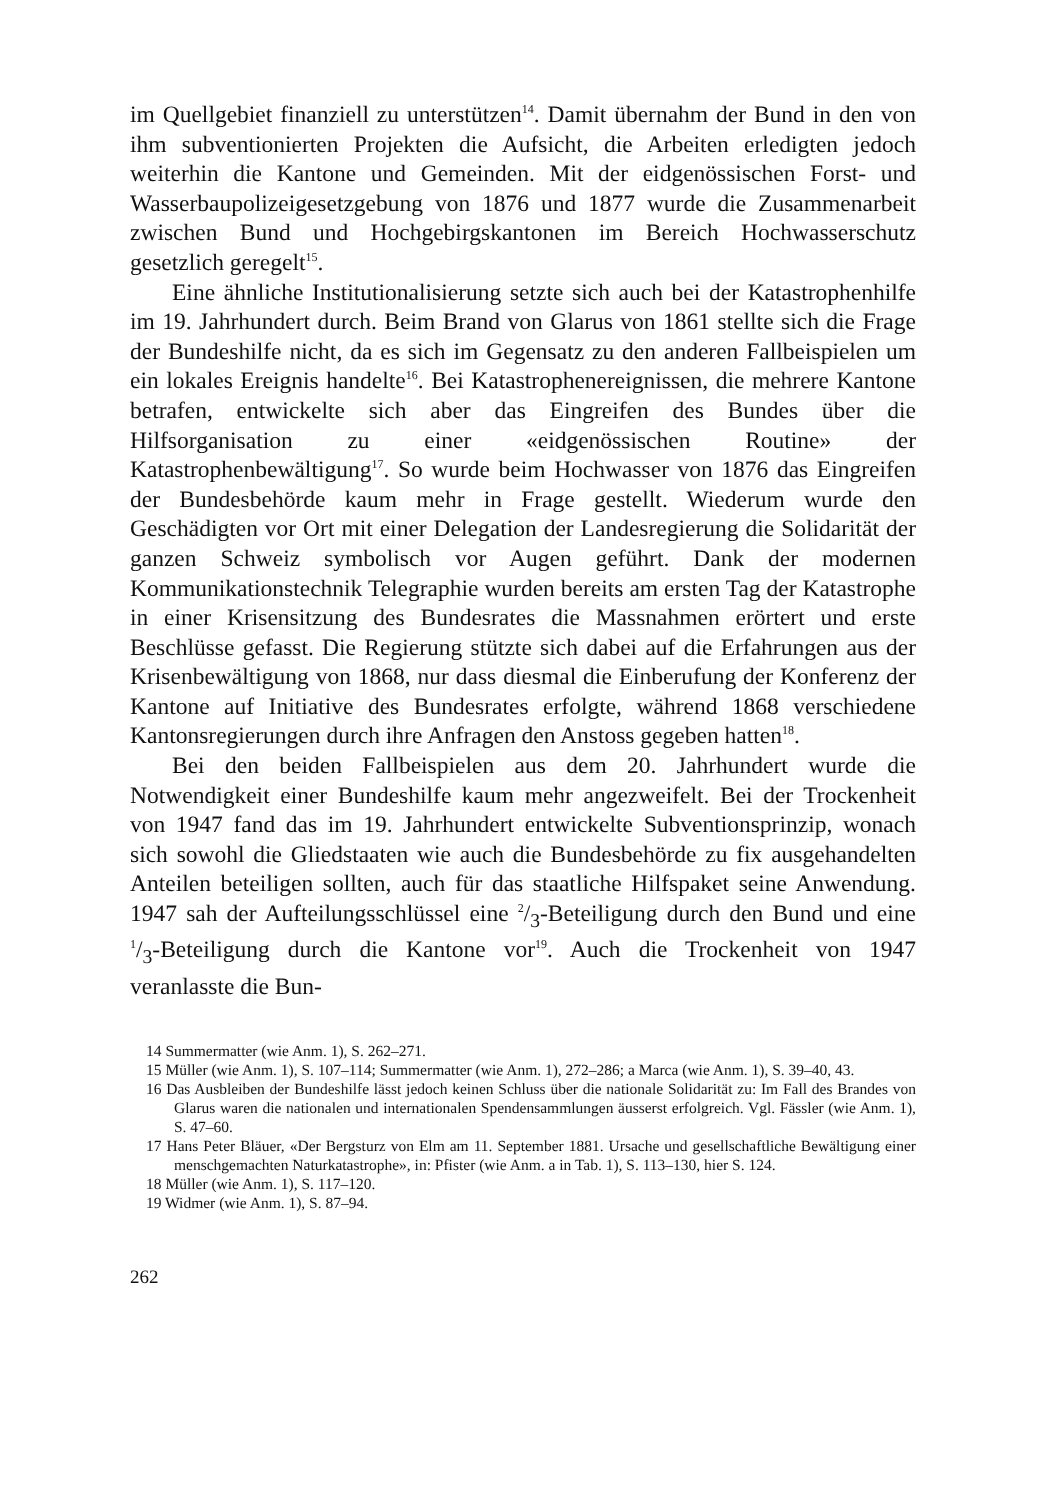im Quellgebiet finanziell zu unterstützen<sup>14</sup>. Damit übernahm der Bund in den von ihm subventionierten Projekten die Aufsicht, die Arbeiten erledigten jedoch weiterhin die Kantone und Gemeinden. Mit der eidgenössischen Forst- und Wasserbaupolizeigesetzgebung von 1876 und 1877 wurde die Zusammenarbeit zwischen Bund und Hochgebirgskantonen im Bereich Hochwasserschutz gesetzlich geregelt<sup>15</sup>.
Eine ähnliche Institutionalisierung setzte sich auch bei der Katastrophenhilfe im 19. Jahrhundert durch. Beim Brand von Glarus von 1861 stellte sich die Frage der Bundeshilfe nicht, da es sich im Gegensatz zu den anderen Fallbeispielen um ein lokales Ereignis handelte<sup>16</sup>. Bei Katastrophenereignissen, die mehrere Kantone betrafen, entwickelte sich aber das Eingreifen des Bundes über die Hilfsorganisation zu einer «eidgenössischen Routine» der Katastrophenbewältigung<sup>17</sup>. So wurde beim Hochwasser von 1876 das Eingreifen der Bundesbehörde kaum mehr in Frage gestellt. Wiederum wurde den Geschädigten vor Ort mit einer Delegation der Landesregierung die Solidarität der ganzen Schweiz symbolisch vor Augen geführt. Dank der modernen Kommunikationstechnik Telegraphie wurden bereits am ersten Tag der Katastrophe in einer Krisensitzung des Bundesrates die Massnahmen erörtert und erste Beschlüsse gefasst. Die Regierung stützte sich dabei auf die Erfahrungen aus der Krisenbewältigung von 1868, nur dass diesmal die Einberufung der Konferenz der Kantone auf Initiative des Bundesrates erfolgte, während 1868 verschiedene Kantonsregierungen durch ihre Anfragen den Anstoss gegeben hatten<sup>18</sup>.
Bei den beiden Fallbeispielen aus dem 20. Jahrhundert wurde die Notwendigkeit einer Bundeshilfe kaum mehr angezweifelt. Bei der Trockenheit von 1947 fand das im 19. Jahrhundert entwickelte Subventionsprinzip, wonach sich sowohl die Gliedstaaten wie auch die Bundesbehörde zu fix ausgehandelten Anteilen beteiligen sollten, auch für das staatliche Hilfspaket seine Anwendung. 1947 sah der Aufteilungsschlüssel eine 2/3-Beteiligung durch den Bund und eine 1/3-Beteiligung durch die Kantone vor<sup>19</sup>. Auch die Trockenheit von 1947 veranlasste die Bun-
14 Summermatter (wie Anm. 1), S. 262–271.
15 Müller (wie Anm. 1), S. 107–114; Summermatter (wie Anm. 1), 272–286; a Marca (wie Anm. 1), S. 39–40, 43.
16 Das Ausbleiben der Bundeshilfe lässt jedoch keinen Schluss über die nationale Solidarität zu: Im Fall des Brandes von Glarus waren die nationalen und internationalen Spendensammlungen äusserst erfolgreich. Vgl. Fässler (wie Anm. 1), S. 47–60.
17 Hans Peter Bläuer, «Der Bergsturz von Elm am 11. September 1881. Ursache und gesellschaftliche Bewältigung einer menschgemachten Naturkatastrophe», in: Pfister (wie Anm. a in Tab. 1), S. 113–130, hier S. 124.
18 Müller (wie Anm. 1), S. 117–120.
19 Widmer (wie Anm. 1), S. 87–94.
262